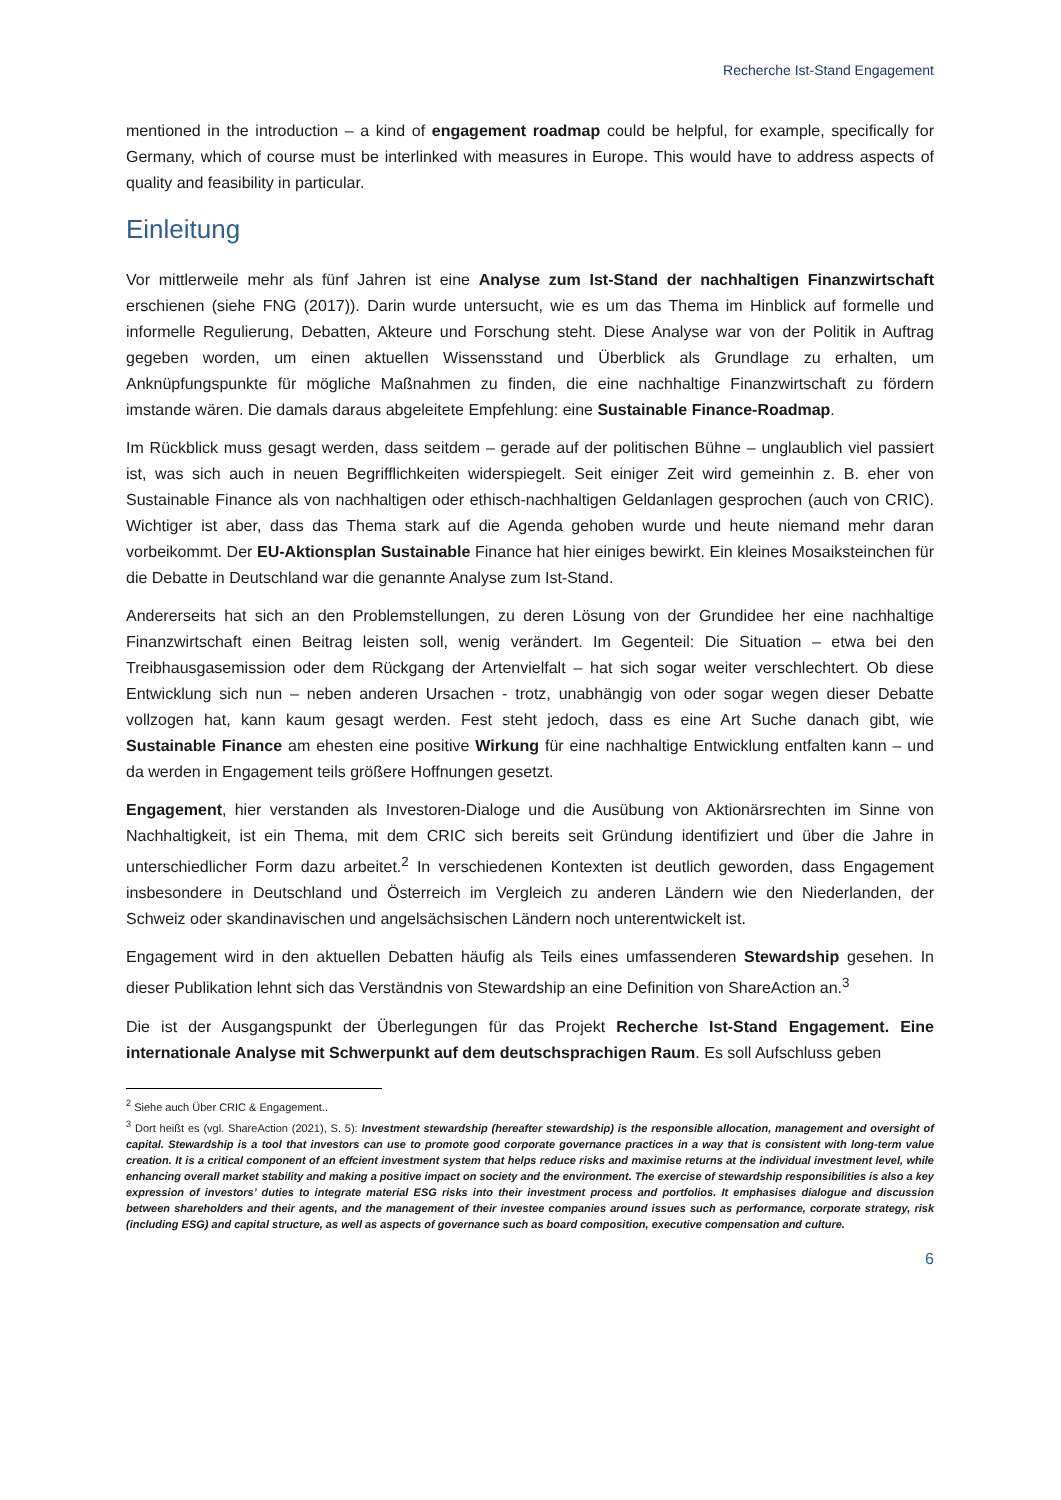Recherche Ist-Stand Engagement
mentioned in the introduction – a kind of engagement roadmap could be helpful, for example, specifically for Germany, which of course must be interlinked with measures in Europe. This would have to address aspects of quality and feasibility in particular.
Einleitung
Vor mittlerweile mehr als fünf Jahren ist eine Analyse zum Ist-Stand der nachhaltigen Finanzwirtschaft erschienen (siehe FNG (2017)). Darin wurde untersucht, wie es um das Thema im Hinblick auf formelle und informelle Regulierung, Debatten, Akteure und Forschung steht. Diese Analyse war von der Politik in Auftrag gegeben worden, um einen aktuellen Wissensstand und Überblick als Grundlage zu erhalten, um Anknüpfungspunkte für mögliche Maßnahmen zu finden, die eine nachhaltige Finanzwirtschaft zu fördern imstande wären. Die damals daraus abgeleitete Empfehlung: eine Sustainable Finance-Roadmap.
Im Rückblick muss gesagt werden, dass seitdem – gerade auf der politischen Bühne – unglaublich viel passiert ist, was sich auch in neuen Begrifflichkeiten widerspiegelt. Seit einiger Zeit wird gemeinhin z. B. eher von Sustainable Finance als von nachhaltigen oder ethisch-nachhaltigen Geldanlagen gesprochen (auch von CRIC). Wichtiger ist aber, dass das Thema stark auf die Agenda gehoben wurde und heute niemand mehr daran vorbeikommt. Der EU-Aktionsplan Sustainable Finance hat hier einiges bewirkt. Ein kleines Mosaiksteinchen für die Debatte in Deutschland war die genannte Analyse zum Ist-Stand.
Andererseits hat sich an den Problemstellungen, zu deren Lösung von der Grundidee her eine nachhaltige Finanzwirtschaft einen Beitrag leisten soll, wenig verändert. Im Gegenteil: Die Situation – etwa bei den Treibhausgasemission oder dem Rückgang der Artenvielfalt – hat sich sogar weiter verschlechtert. Ob diese Entwicklung sich nun – neben anderen Ursachen - trotz, unabhängig von oder sogar wegen dieser Debatte vollzogen hat, kann kaum gesagt werden. Fest steht jedoch, dass es eine Art Suche danach gibt, wie Sustainable Finance am ehesten eine positive Wirkung für eine nachhaltige Entwicklung entfalten kann – und da werden in Engagement teils größere Hoffnungen gesetzt.
Engagement, hier verstanden als Investoren-Dialoge und die Ausübung von Aktionärsrechten im Sinne von Nachhaltigkeit, ist ein Thema, mit dem CRIC sich bereits seit Gründung identifiziert und über die Jahre in unterschiedlicher Form dazu arbeitet.<sup>2</sup> In verschiedenen Kontexten ist deutlich geworden, dass Engagement insbesondere in Deutschland und Österreich im Vergleich zu anderen Ländern wie den Niederlanden, der Schweiz oder skandinavischen und angelsächsischen Ländern noch unterentwickelt ist.
Engagement wird in den aktuellen Debatten häufig als Teils eines umfassenderen Stewardship gesehen. In dieser Publikation lehnt sich das Verständnis von Stewardship an eine Definition von ShareAction an.<sup>3</sup>
Die ist der Ausgangspunkt der Überlegungen für das Projekt Recherche Ist-Stand Engagement. Eine internationale Analyse mit Schwerpunkt auf dem deutschsprachigen Raum. Es soll Aufschluss geben
<sup>2</sup> Siehe auch Über CRIC & Engagement..
<sup>3</sup> Dort heißt es (vgl. ShareAction (2021), S. 5): Investment stewardship (hereafter stewardship) is the responsible allocation, management and oversight of capital. Stewardship is a tool that investors can use to promote good corporate governance practices in a way that is consistent with long-term value creation. It is a critical component of an effcient investment system that helps reduce risks and maximise returns at the individual investment level, while enhancing overall market stability and making a positive impact on society and the environment. The exercise of stewardship responsibilities is also a key expression of investors’ duties to integrate material ESG risks into their investment process and portfolios. It emphasises dialogue and discussion between shareholders and their agents, and the management of their investee companies around issues such as performance, corporate strategy, risk (including ESG) and capital structure, as well as aspects of governance such as board composition, executive compensation and culture.
6